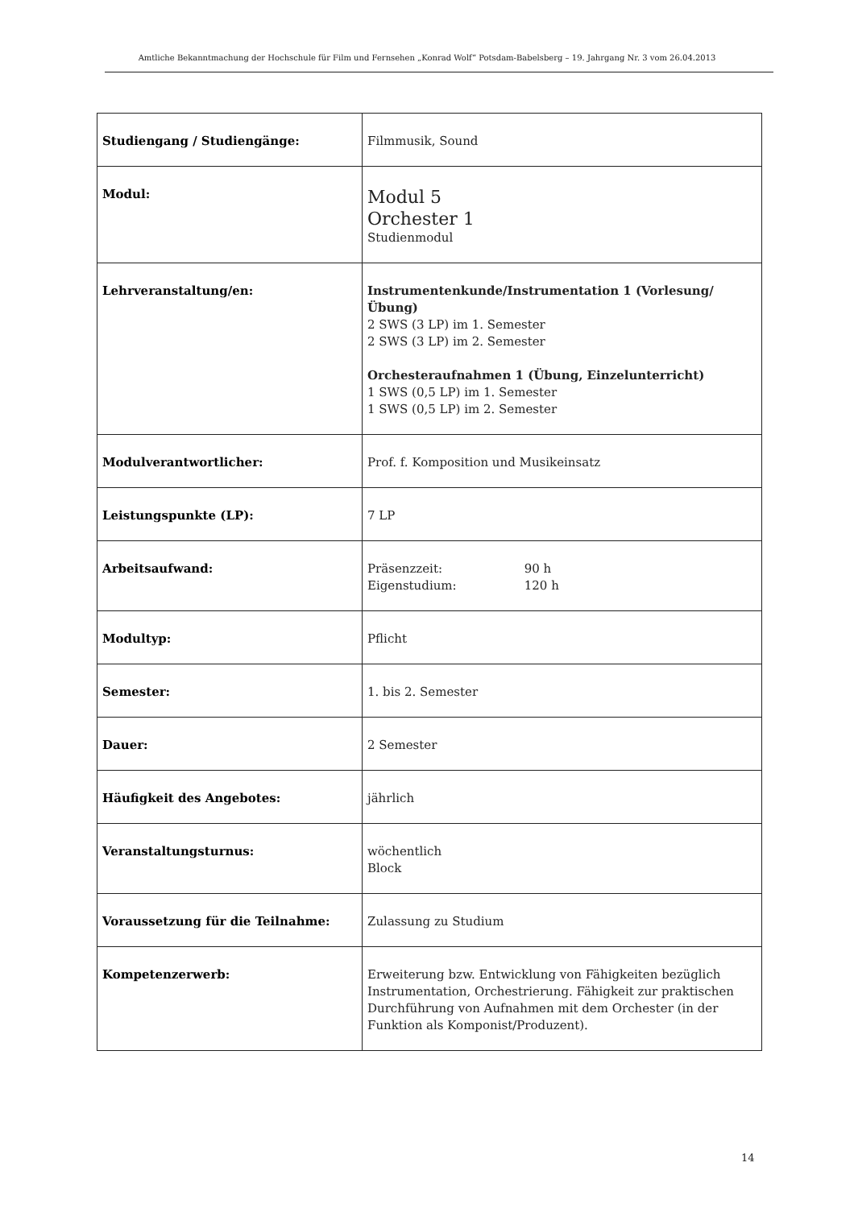Amtliche Bekanntmachung der Hochschule für Film und Fernsehen „Konrad Wolf“ Potsdam-Babelsberg – 19. Jahrgang Nr. 3 vom 26.04.2013
| Studiengang / Studiengänge: | Filmmusik, Sound |
| Modul: | Modul 5 Orchester 1 Studienmodul |
| Lehrveranstaltung/en: | Instrumentenkunde/Instrumentation 1 (Vorlesung/Übung) 2 SWS (3 LP) im 1. Semester 2 SWS (3 LP) im 2. Semester Orchesteraufnahmen 1 (Übung, Einzelunterricht) 1 SWS (0,5 LP) im 1. Semester 1 SWS (0,5 LP) im 2. Semester |
| Modulverantwortlicher: | Prof. f. Komposition und Musikeinsatz |
| Leistungspunkte (LP): | 7 LP |
| Arbeitsaufwand: | Präsenzzeit: 90 h Eigenstudium: 120 h |
| Modultyp: | Pflicht |
| Semester: | 1. bis 2. Semester |
| Dauer: | 2 Semester |
| Häufigkeit des Angebotes: | jährlich |
| Veranstaltungsturnus: | wöchentlich Block |
| Voraussetzung für die Teilnahme: | Zulassung zu Studium |
| Kompetenzerwerb: | Erweiterung bzw. Entwicklung von Fähigkeiten bezüglich Instrumentation, Orchestrierung. Fähigkeit zur praktischen Durchführung von Aufnahmen mit dem Orchester (in der Funktion als Komponist/Produzent). |
14